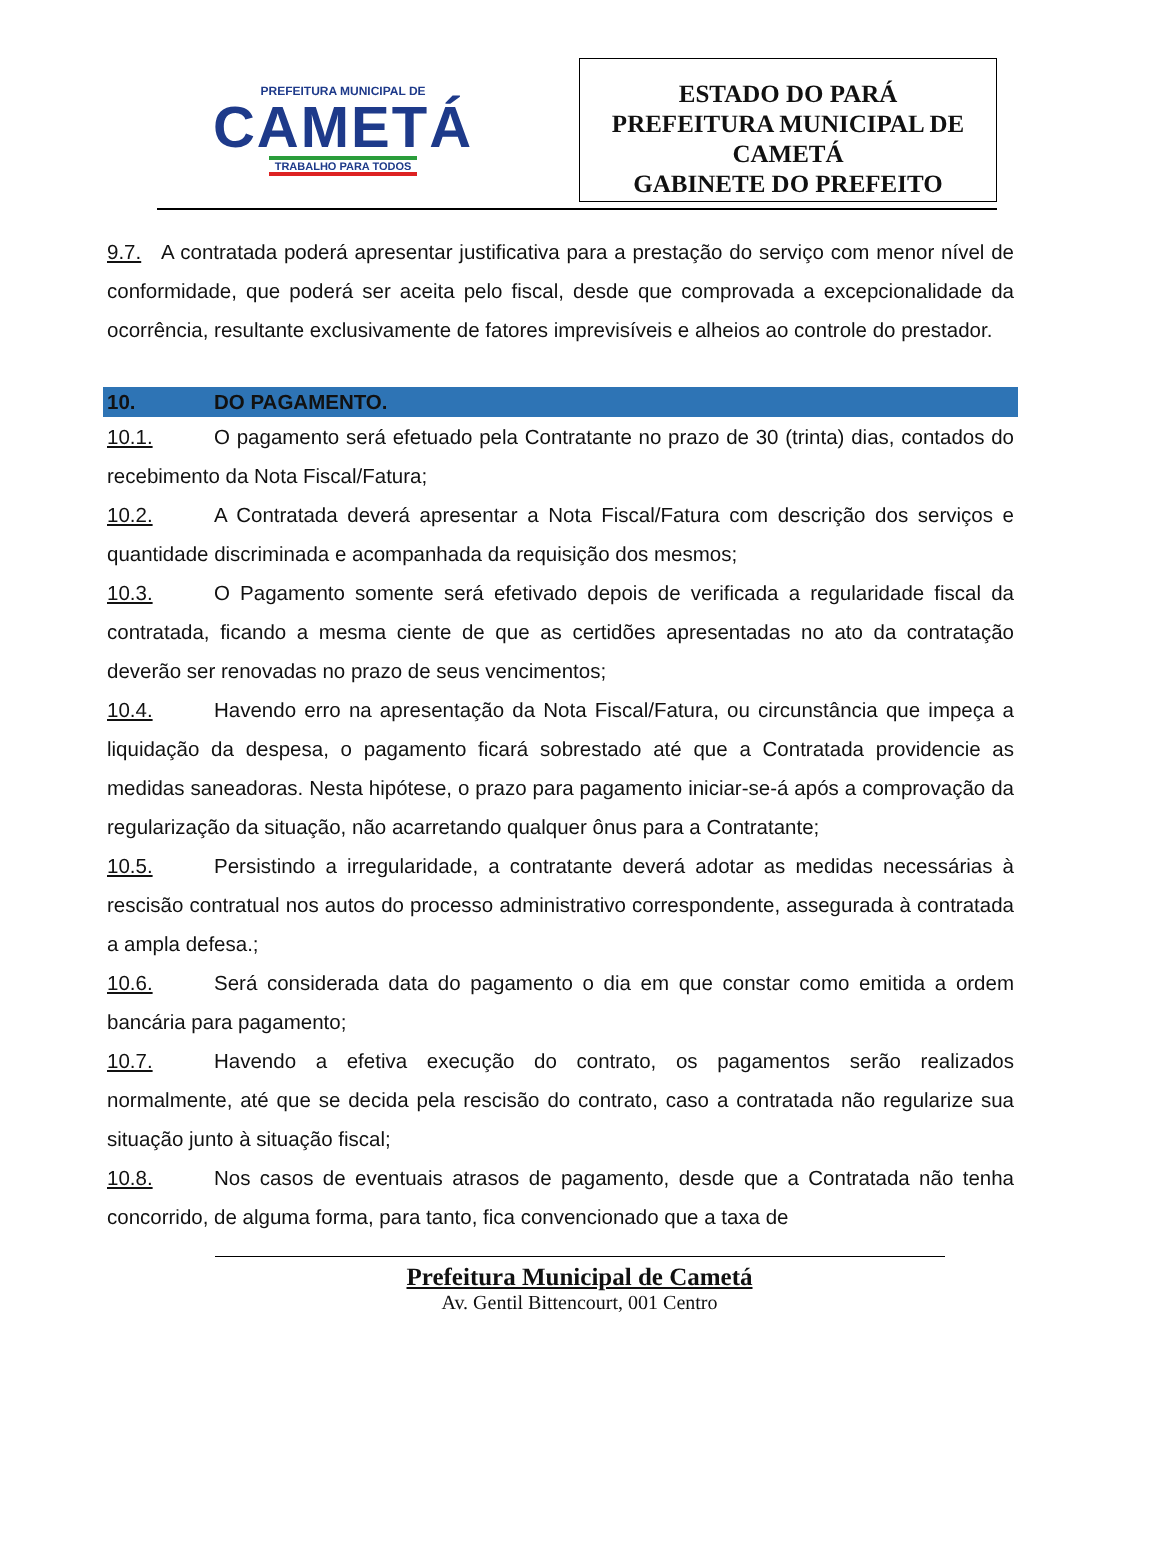PREFEITURA MUNICIPAL DE
CAMETÁ
TRABALHO PARA TODOS
ESTADO DO PARÁ
PREFEITURA MUNICIPAL DE
CAMETÁ
GABINETE DO PREFEITO
9.7. A contratada poderá apresentar justificativa para a prestação do serviço com menor nível de conformidade, que poderá ser aceita pelo fiscal, desde que comprovada a excepcionalidade da ocorrência, resultante exclusivamente de fatores imprevisíveis e alheios ao controle do prestador.
10. DO PAGAMENTO.
10.1. O pagamento será efetuado pela Contratante no prazo de 30 (trinta) dias, contados do recebimento da Nota Fiscal/Fatura;
10.2. A Contratada deverá apresentar a Nota Fiscal/Fatura com descrição dos serviços e quantidade discriminada e acompanhada da requisição dos mesmos;
10.3. O Pagamento somente será efetivado depois de verificada a regularidade fiscal da contratada, ficando a mesma ciente de que as certidões apresentadas no ato da contratação deverão ser renovadas no prazo de seus vencimentos;
10.4. Havendo erro na apresentação da Nota Fiscal/Fatura, ou circunstância que impeça a liquidação da despesa, o pagamento ficará sobrestado até que a Contratada providencie as medidas saneadoras. Nesta hipótese, o prazo para pagamento iniciar-se-á após a comprovação da regularização da situação, não acarretando qualquer ônus para a Contratante;
10.5. Persistindo a irregularidade, a contratante deverá adotar as medidas necessárias à rescisão contratual nos autos do processo administrativo correspondente, assegurada à contratada a ampla defesa.;
10.6. Será considerada data do pagamento o dia em que constar como emitida a ordem bancária para pagamento;
10.7. Havendo a efetiva execução do contrato, os pagamentos serão realizados normalmente, até que se decida pela rescisão do contrato, caso a contratada não regularize sua situação junto à situação fiscal;
10.8. Nos casos de eventuais atrasos de pagamento, desde que a Contratada não tenha concorrido, de alguma forma, para tanto, fica convencionado que a taxa de
Prefeitura Municipal de Cametá
Av. Gentil Bittencourt, 001 Centro